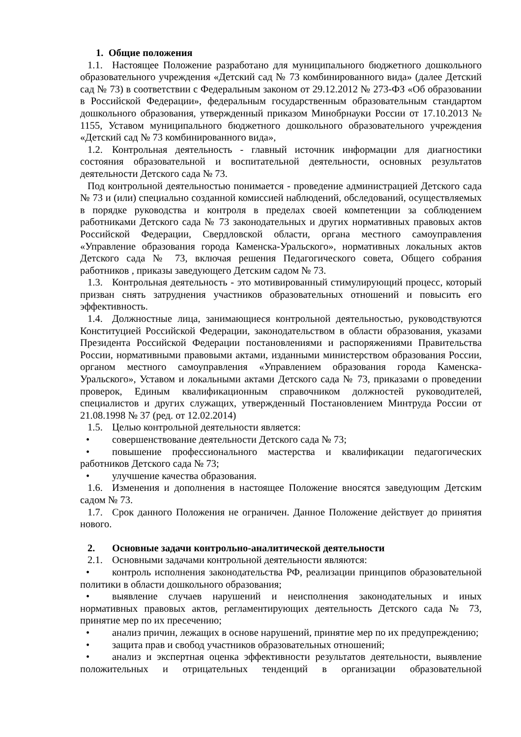1. Общие положения
1.1. Настоящее Положение разработано для муниципального бюджетного дошкольного образовательного учреждения «Детский сад № 73 комбинированного вида» (далее Детский сад № 73) в соответствии с Федеральным законом от 29.12.2012 № 273-ФЗ «Об образовании в Российской Федерации», федеральным государственным образовательным стандартом дошкольного образования, утвержденный приказом Минобрнауки России от 17.10.2013 № 1155, Уставом муниципального бюджетного дошкольного образовательного учреждения «Детский сад № 73 комбинированного вида»,
1.2. Контрольная деятельность - главный источник информации для диагностики состояния образовательной и воспитательной деятельности, основных результатов деятельности Детского сада № 73.
Под контрольной деятельностью понимается - проведение администрацией Детского сада № 73 и (или) специально созданной комиссией наблюдений, обследований, осуществляемых в порядке руководства и контроля в пределах своей компетенции за соблюдением работниками Детского сада № 73 законодательных и других нормативных правовых актов Российской Федерации, Свердловской области, органа местного самоуправления «Управление образования города Каменска-Уральского», нормативных локальных актов Детского сада № 73, включая решения Педагогического совета, Общего собрания работников , приказы заведующего Детским садом № 73.
1.3. Контрольная деятельность - это мотивированный стимулирующий процесс, который призван снять затруднения участников образовательных отношений и повысить его эффективность.
1.4. Должностные лица, занимающиеся контрольной деятельностью, руководствуются Конституцией Российской Федерации, законодательством в области образования, указами Президента Российской Федерации постановлениями и распоряжениями Правительства России, нормативными правовыми актами, изданными министерством образования России, органом местного самоуправления «Управлением образования города Каменска-Уральского», Уставом и локальными актами Детского сада № 73, приказами о проведении проверок, Единым квалификационным справочником должностей руководителей, специалистов и других служащих, утвержденный Постановлением Минтруда России от 21.08.1998 № 37 (ред. от 12.02.2014)
1.5. Целью контрольной деятельности является:
• совершенствование деятельности Детского сада № 73;
• повышение профессионального мастерства и квалификации педагогических работников Детского сада № 73;
• улучшение качества образования.
1.6. Изменения и дополнения в настоящее Положение вносятся заведующим Детским садом № 73.
1.7. Срок данного Положения не ограничен. Данное Положение действует до принятия нового.
2. Основные задачи контрольно-аналитической деятельности
2.1. Основными задачами контрольной деятельности являются:
• контроль исполнения законодательства РФ, реализации принципов образовательной политики в области дошкольного образования;
• выявление случаев нарушений и неисполнения законодательных и иных нормативных правовых актов, регламентирующих деятельность Детского сада № 73, принятие мер по их пресечению;
• анализ причин, лежащих в основе нарушений, принятие мер по их предупреждению;
• защита прав и свобод участников образовательных отношений;
• анализ и экспертная оценка эффективности результатов деятельности, выявление положительных и отрицательных тенденций в организации образовательной